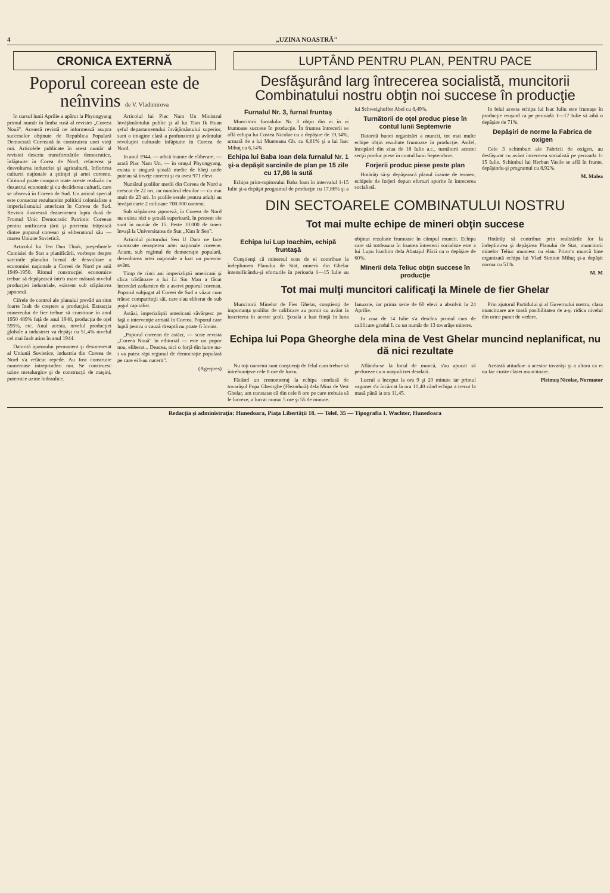4 „UZINA NOASTRĂ"
CRONICA EXTERNĂ
Poporul coreean este de neînvins de V. Vladimirova
In cursul lunii Aprilie a apărut la Phyongyang primul număr în limba rusă al revistei „Coreea Nouă". Această revistă ne informează asupra succeselor obţinute de Republica Populară Democrată Coreeană în construirea unei vieţi noi. Articolele publicate în acest număr al revistei descriu transformările democratice, înfăptuite în Corea de Nord, refacerea şi desvoltarea industriei şi agriculturii, înflorirea culturei naţionale a ştiinţei şi artei coreene. Cititorul poate compara toate aceste realizări cu dezastrul economic şi cu decăderea culturii, care se observă în Coreea de Sud. Un articol special este consacrat rezultatelor politicii colonialiste a imperialismului american în Coreea de Sud. Revista ilustrează deasemenea lupta dusă de Frontul Unic Democratic Patriotic Coreean pentru unificarea ţării şi prietenia frăţească dintre poporul coreean şi eliberatorul său — marea Uniune Sovietică.
Articolul lui Ten Dun Thiak, preşedintele Comisiei de Stat a planificării, vorbeşte despre sarcinile planului bienal de desvoltare a economiei naţionale a Coreei de Nord pe anii 1949-1950. Ritmul construcţiei economice trebue să depăşească într'o mare măsură nivelul producţiei industriale, existent sub stăpânirea japoneză.
Cifrele de control ale planului prevăd un ritm foarte înalt de creştere a producţiei. Extracţia minereului de fier trebue să constituie în anul 1950 489% faţă de anul 1948, producţia de oţel 595%, etc. Anul acesta, nivelul producţiei globale a industriei va depăşi cu 51,4% nivelul cel mai înalt atins în anul 1944.
Datorită ajutorului permanent şi desinteresat al Uniunii Sovietice, industria din Coreea de Nord s'a refăcut repede. Au fost construite numeroase întreprinderi noi. Se construesc uzine metalurgice şi de construcţii de maşini, puternice uzine hidraulice.
Articolul lui Piac Nam Un Ministrul învăţământului public şi al lui Tian Ik Huan şeful departamentului învăţământului superior, sunt o imagine clară a profunzimii şi avântului revoluţiei culturale înfăptuite în Coreea de Nord.
In anul 1944, — adică înainte de eliberare, — arată Piac Nam Un, — în oraşul Phyongyang, exista o singură şcoală medie de băeţi unde puteau să înveţe coreeni şi ea avea 971 elevi.
Numărul şcolilor medii din Coreea de Nord a crescut de 22 ori, iar numărul elevilor — cu mai mult de 23 ori. In şcolile serale pentru adulţi au învăţat carte 2 milioane 700.000 oameni.
Sub stăpânirea japoneză, în Coreea de Nord nu exista nici o şcoală superioară, în prezent ele sunt în număr de 15. Peste 10.000 de tineri învaţă la Universitatea de Stat „Kim Ir Sen".
Articolul pictorului Sen U Dam ne face cunoscute renaşterea artei naţionale coreene. Acum, sub regimul de democraţie populară, desvoltarea artei naţionale a luat un puternic avânt.
Timp de cinci ani imperialiştii americani şi clica trădătoare a lui Li Sin Man a făcut încercări zadarnice de a aservi poporul coreean. Poporul subjugat al Coreei de Sud a văzut cum trăesc compatrioţii săi, care s'au eliberat de sub jugul capitalist.
Astăzi, imperialiştii americani săvârşesc pe faţă o intervenţie armată în Coreea. Poporul care luptă pentru o cauză dreaptă nu poate fi învins.
„Poporul coreean de astăzi, — scrie revista „Coreea Nouă" în editorial — este un popor nou, eliberat... Deacea, nici o forţă din lume nu-i va putea răpi regimul de democraţie populară pe care ei l-au cucerit".
(Agerpres)
LUPTÂND PENTRU PLAN, PENTRU PACE
Desfăşurând larg întrecerea socialistă, muncitorii Combinatului nostru obţin noi succese în producţie
Furnalul Nr. 3, furnal fruntaş
Muncitorii furnalului Nr. 3 obţin din zi în zi frumoase succese în producţie. În fruntea întrecerii se află echipa lui Costea Nicolae cu o depăşire de 19,34%, urmată de a lui Munteanu Gh. cu 6,81% şi a lui Isac Mihuţ cu 6,14%.
Echipa lui Baba Ioan dela furnalul Nr. 1 şi-a depăşit sarcinile de plan pe 15 zile cu 17,86 la sută
Echipa prim-topitorului Baba Ioan în intervalul 1-15 Iulie şi-a depăşit programul de producţie cu 17,86% şi a lui Schweighoffer Abel cu 8,49%.
Turnătorii de oţel produc piese în contul lunii Septemvrie
Datorită bunei organizări a muncii, tot mai multe echipe obţin rezultate frumoase în producţie. Astfel, începând din ziua de 18 Iulie a.c., turnătorii acestei secţii produc piese în contul lunii Septembrie.
Forjerii produc piese peste plan
Hotărâţi să-şi depăşească planul înainte de termen, echipele de forjeri depun eforturi sporite în întrecerea socialistă.
In felul acesta echipa lui Isac Iuliu este fruntaşe în producţie reuşind ca pe perioada 1—17 Iulie să aibă o depăşire de 71%.
Depăşiri de norme la Fabrica de oxigen
Cele 3 schimburi ale Fabricii de oxigen, au desfăşurat cu avânt întrecerea socialistă pe perioada 1-15 Iulie. Schimbul lui Herban Vasile se află în frunte, depăşindu-şi programul cu 8,92%.
M. Malea
DIN SECTOARELE COMBINATULUI NOSTRU
Tot mai multe echipe de mineri obţin succese
Echipa lui Lup Ioachim, echipă fruntaşă
Conştienţi că minereul scos de ei contribue la îndeplinirea Planului de Stat, minerii din Ghelar intensificându-şi eforturile în perioada 1—15 Iulie au obţinut rezultate frumoase în câmpul muncii. Echipa care stă totdeauna în fruntea întrecerii socialiste este a lui Lupu Ioachim dela Abatajul Păcii cu o depăşire de 60%.
Minerii dela Teliuc obţin succese în producţie
Hotărâţi să contribue prin realizările lor la îndeplinirea şi depăşirea Planului de Stat, muncitorii minelor Teliuc muncesc cu elan. Printr'o muncă bine organizată echipa lui Vlad Simion Mihuţ şi-a depăşit norma cu 51%.
M. M
Tot mai mulţi muncitori calificaţi la Minele de fier Ghelar
Muncitorii Minelor de Fier Ghelar, conştienţi de importanţa şcolilor de calificare au pornit cu avânt la înscrierea în aceste şcoli. Şcoala a luat fiinţă în luna Ianuarie, iar prima serie de 60 elevi a absolvit la 24 Aprilie.
In ziua de 14 Iulie s'a deschis primul curs de calificare gradul I. cu un număr de 13 tovarăşe minere.
Prin ajutorul Partidului şi al Guvernului nostru, clasa muncitoare are toată posibilitatea de a-şi ridica nivelul din orice punct de vedere.
Echipa lui Popa Gheorghe dela mina de Vest Ghelar muncind neplanificat, nu dă nici rezultate
Nu toţi oamenii sunt conştienţi de felul cum trebue să întrebuinţeze cele 8 ore de lucru.
Făcând un cronometraj la echipa condusă de tovarăşul Popa Gheorghe (Fleandură) dela Mina de Vest Ghelar, am constatat că din cele 8 ore pe care trebuia să le lucreze, a lucrat numai 5 ore şi 55 de minute.
Aflându-se la locul de muncă, s'au apucat să perforeze cu o maşină trei deodată.
Lucrul a început la ora 9 şi 20 minute iar primul vagonet s'a încărcat la ora 10,40 când echipa a trecut la masă până la ora 11,45.
Această atitudine a acestor tovarăşi şi a altora ca ei nu fac cinste clasei muncitoare.
Pleimuş Nicolae, Normator
Redacţia şi administraţia: Hunedoara, Piaţa Libertăţii 18. — Telef. 35 — Tipografia I. Wachter, Hunedoara